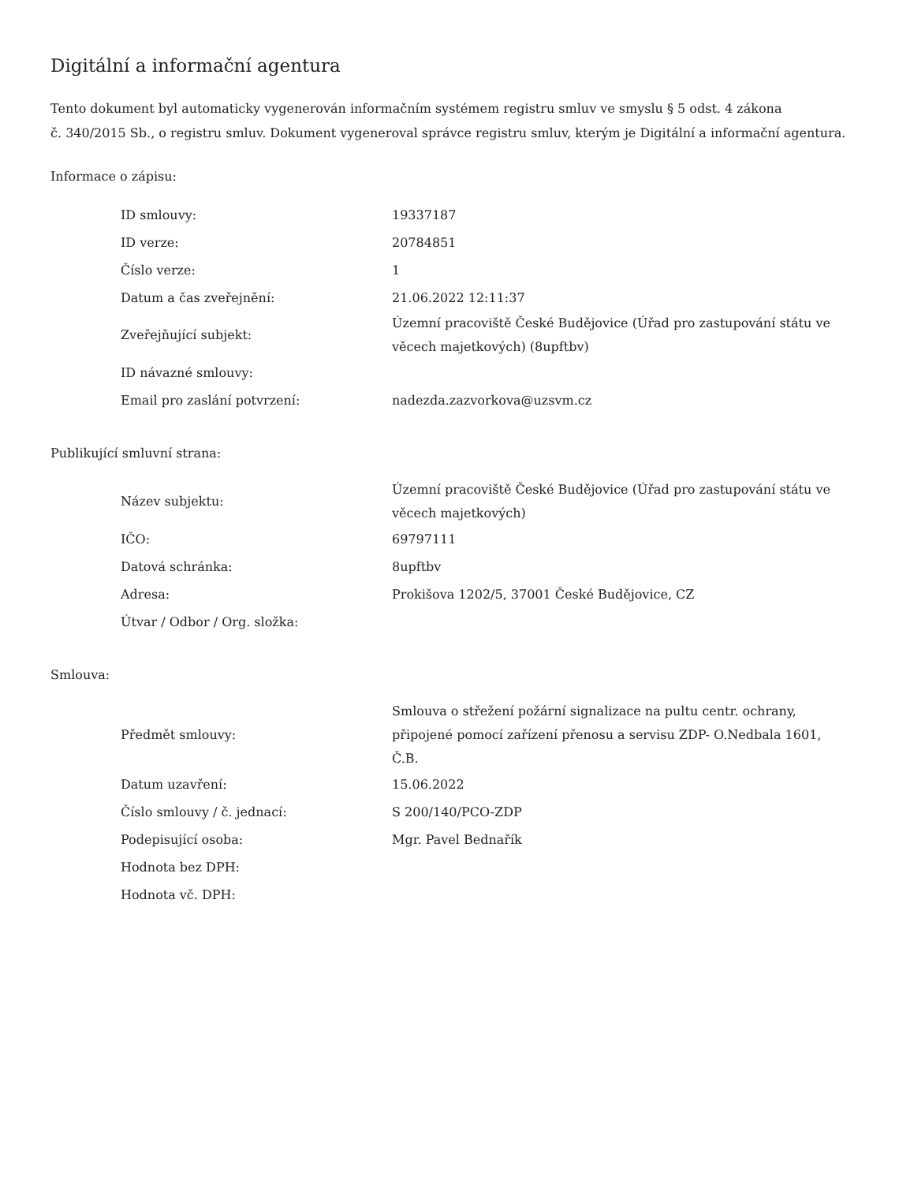Digitální a informační agentura
Tento dokument byl automaticky vygenerován informačním systémem registru smluv ve smyslu § 5 odst. 4 zákona
č. 340/2015 Sb., o registru smluv. Dokument vygeneroval správce registru smluv, kterým je Digitální a informační agentura.
Informace o zápisu:
| ID smlouvy: | 19337187 |
| ID verze: | 20784851 |
| Číslo verze: | 1 |
| Datum a čas zveřejnění: | 21.06.2022 12:11:37 |
| Zveřejňující subjekt: | Územní pracoviště České Budějovice (Úřad pro zastupování státu ve věcech majetkových) (8upftbv) |
| ID návazné smlouvy: | |
| Email pro zaslání potvrzení: | nadezda.zazvorkova@uzsvm.cz |
Publikující smluvní strana:
| Název subjektu: | Územní pracoviště České Budějovice (Úřad pro zastupování státu ve věcech majetkových) |
| IČO: | 69797111 |
| Datová schránka: | 8upftbv |
| Adresa: | Prokišova 1202/5, 37001 České Budějovice, CZ |
| Útvar / Odbor / Org. složka: | |
Smlouva:
| Předmět smlouvy: | Smlouva o střežení požární signalizace na pultu centr. ochrany, připojené pomocí zařízení přenosu a servisu ZDP- O.Nedbala 1601, Č.B. |
| Datum uzavření: | 15.06.2022 |
| Číslo smlouvy / č. jednací: | S 200/140/PCO-ZDP |
| Podepisující osoba: | Mgr. Pavel Bednařík |
| Hodnota bez DPH: | |
| Hodnota vč. DPH: | |